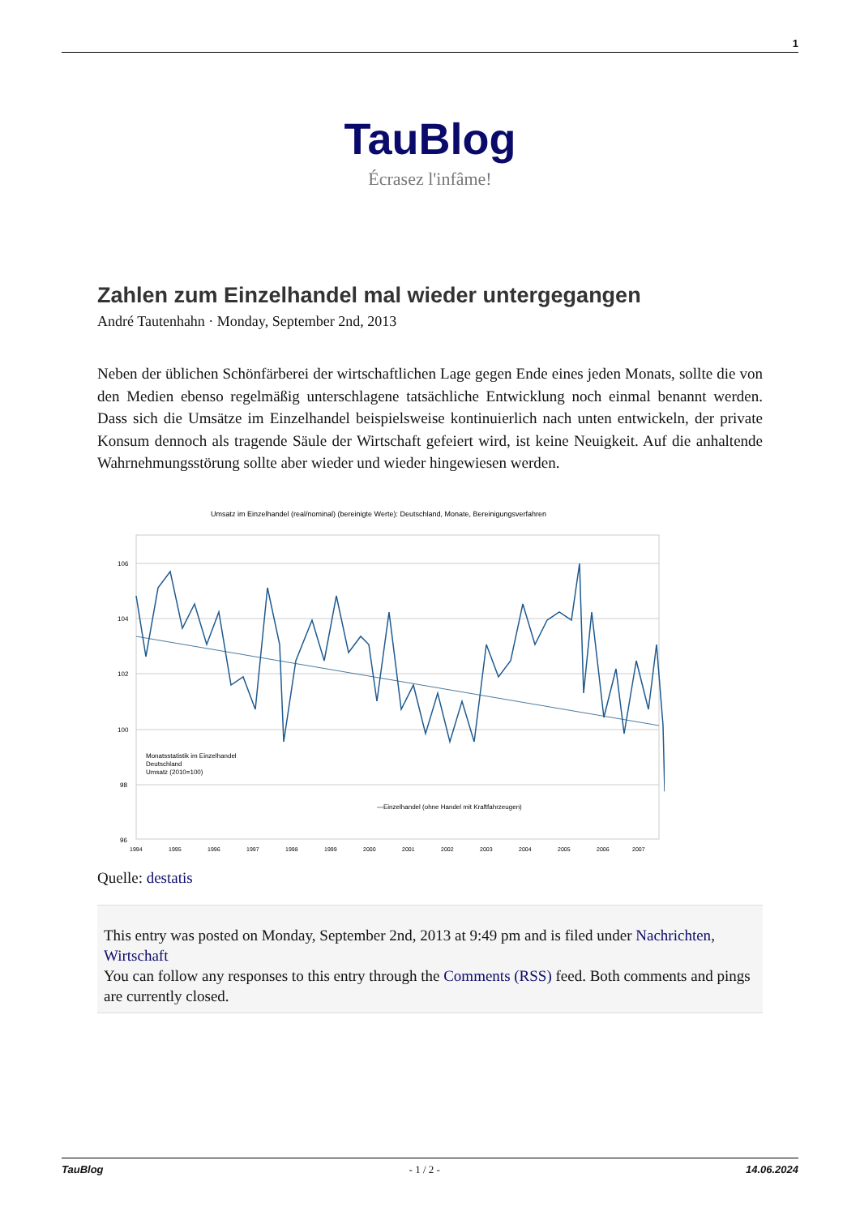1
TauBlog
Écrasez l'infâme!
Zahlen zum Einzelhandel mal wieder untergegangen
André Tautenhahn · Monday, September 2nd, 2013
Neben der üblichen Schönfärberei der wirtschaftlichen Lage gegen Ende eines jeden Monats, sollte die von den Medien ebenso regelmäßig unterschlagene tatsächliche Entwicklung noch einmal benannt werden. Dass sich die Umsätze im Einzelhandel beispielsweise kontinuierlich nach unten entwickeln, der private Konsum dennoch als tragende Säule der Wirtschaft gefeiert wird, ist keine Neuigkeit. Auf die anhaltende Wahrnehmungsstörung sollte aber wieder und wieder hingewiesen werden.
Umsatz im Einzelhandel (real/nominal) (bereinigte Werte): Deutschland, Monate, Bereinigungsverfahren
106
104
102
100
98
96
Monatsstatistik im Einzelhandel
Deutschland
Umsatz (2010=100)
—Einzelhandel (ohne Handel mit Kraftfahrzeugen)
1994
1995
1996
1997
1998
1999
2000
2001
2002
2003
2004
2005
2006
2007
Quelle: destatis
This entry was posted on Monday, September 2nd, 2013 at 9:49 pm and is filed under Nachrichten, Wirtschaft
You can follow any responses to this entry through the Comments (RSS) feed. Both comments and pings are currently closed.
TauBlog - 1 / 2 - 14.06.2024